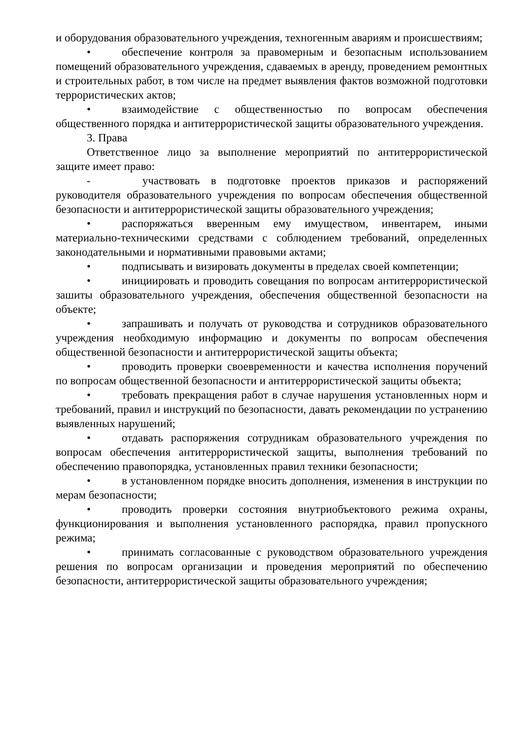и оборудования образовательного учреждения, техногенным авариям и происшествиям;
• обеспечение контроля за правомерным и безопасным использованием помещений образовательного учреждения, сдаваемых в аренду, проведением ремонтных и строительных работ, в том числе на предмет выявления фактов возможной подготовки террористических актов;
• взаимодействие с общественностью по вопросам обеспечения общественного порядка и антитеррористической защиты образовательного учреждения.
3. Права
Ответственное лицо за выполнение мероприятий по антитеррористической защите имеет право:
- участвовать в подготовке проектов приказов и распоряжений руководителя образовательного учреждения по вопросам обеспечения общественной безопасности и антитеррористической защиты образовательного учреждения;
• распоряжаться вверенным ему имуществом, инвентарем, иными материально-техническими средствами с соблюдением требований, определенных законодательными и нормативными правовыми актами;
• подписывать и визировать документы в пределах своей компетенции;
• инициировать и проводить совещания по вопросам антитеррористической зашиты образовательного учреждения, обеспечения общественной безопасности на объекте;
• запрашивать и получать от руководства и сотрудников образовательного учреждения необходимую информацию и документы по вопросам обеспечения общественной безопасности и антитеррористической защиты объекта;
• проводить проверки своевременности и качества исполнения поручений по вопросам общественной безопасности и антитеррористической защиты объекта;
• требовать прекращения работ в случае нарушения установленных норм и требований, правил и инструкций по безопасности, давать рекомендации по устранению выявленных нарушений;
• отдавать распоряжения сотрудникам образовательного учреждения по вопросам обеспечения антитеррористической защиты, выполнения требований по обеспечению правопорядка, установленных правил техники безопасности;
• в установленном порядке вносить дополнения, изменения в инструкции по мерам безопасности;
• проводить проверки состояния внутриобъектового режима охраны, функционирования и выполнения установленного распорядка, правил пропускного режима;
• принимать согласованные с руководством образовательного учреждения решения по вопросам организации и проведения мероприятий по обеспечению безопасности, антитеррористической защиты образовательного учреждения;